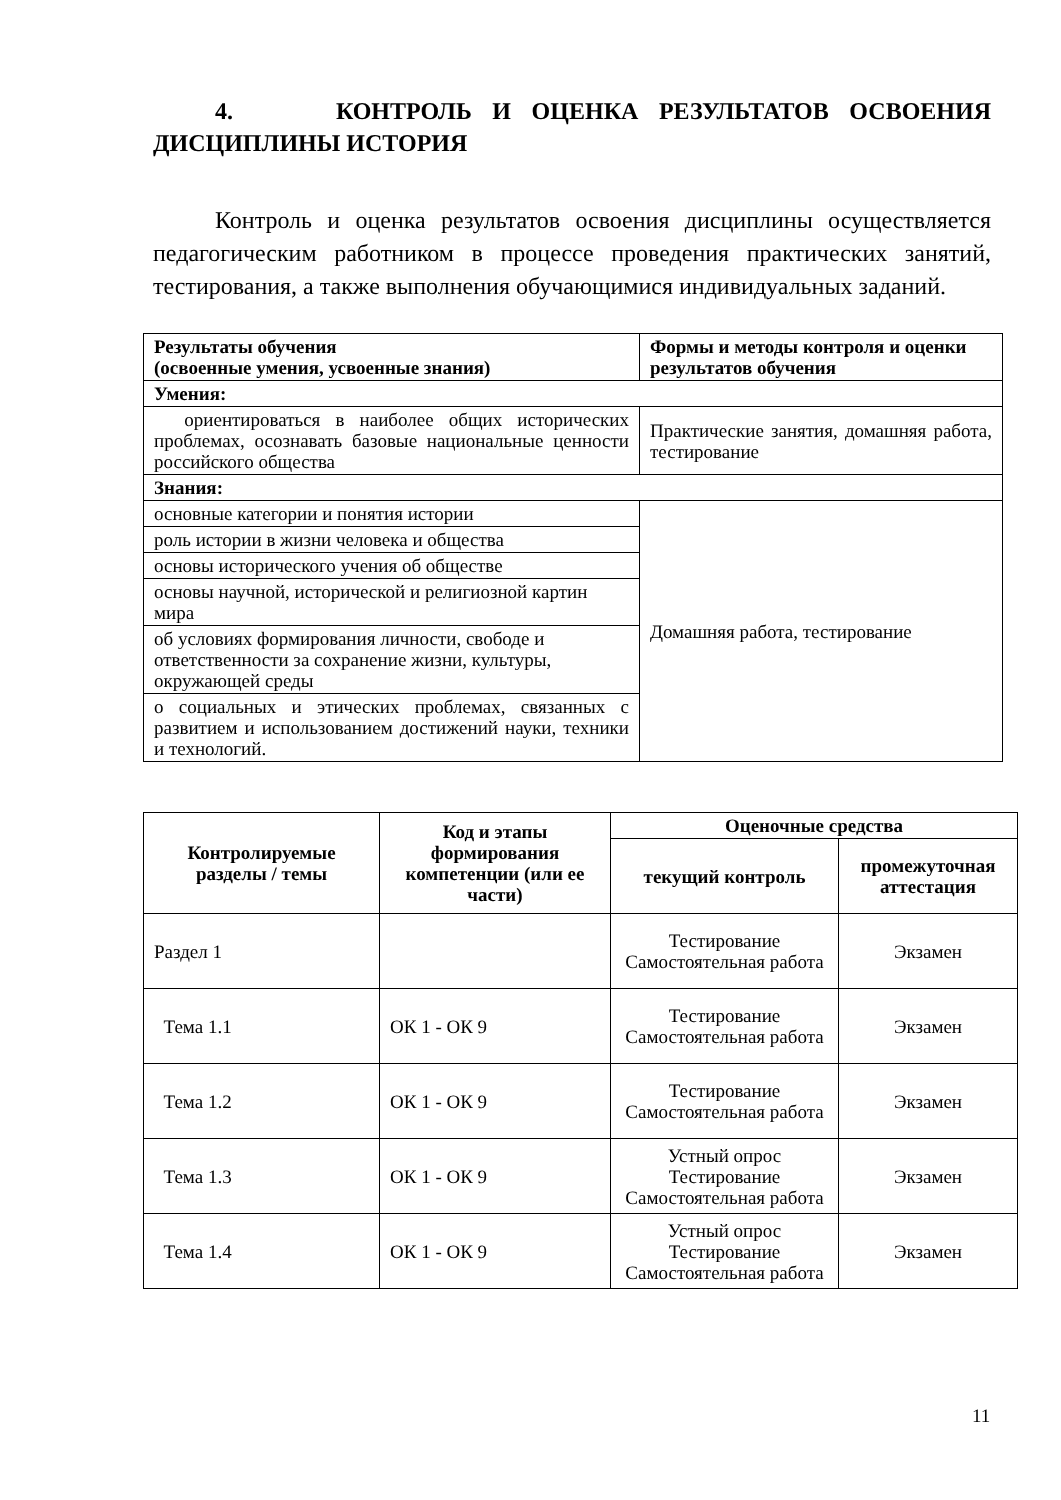4. КОНТРОЛЬ И ОЦЕНКА РЕЗУЛЬТАТОВ ОСВОЕНИЯ ДИСЦИПЛИНЫ ИСТОРИЯ
Контроль и оценка результатов освоения дисциплины осуществляется педагогическим работником в процессе проведения практических занятий, тестирования, а также выполнения обучающимися индивидуальных заданий.
| Результаты обучения (освоенные умения, усвоенные знания) | Формы и методы контроля и оценки результатов обучения |
| --- | --- |
| Умения: | |
| ориентироваться в наиболее общих исторических проблемах, осознавать базовые национальные ценности российского общества | Практические занятия, домашняя работа, тестирование |
| Знания: | |
| основные категории и понятия истории | Домашняя работа, тестирование |
| роль истории в жизни человека и общества | |
| основы исторического учения об обществе | |
| основы научной, исторической и религиозной картин мира | |
| об условиях формирования личности, свободе и ответственности за сохранение жизни, культуры, окружающей среды | |
| о социальных и этических проблемах, связанных с развитием и использованием достижений науки, техники и технологий. | |
| Контролируемые разделы / темы | Код и этапы формирования компетенции (или ее части) | Оценочные средства | |
| --- | --- | --- | --- |
| | | текущий контроль | промежуточная аттестация |
| Раздел 1 | | Тестирование Самостоятельная работа | Экзамен |
| Тема 1.1 | ОК 1 - ОК 9 | Тестирование Самостоятельная работа | Экзамен |
| Тема 1.2 | ОК 1 - ОК 9 | Тестирование Самостоятельная работа | Экзамен |
| Тема 1.3 | ОК 1 - ОК 9 | Устный опрос Тестирование Самостоятельная работа | Экзамен |
| Тема 1.4 | ОК 1 - ОК 9 | Устный опрос Тестирование Самостоятельная работа | Экзамен |
11